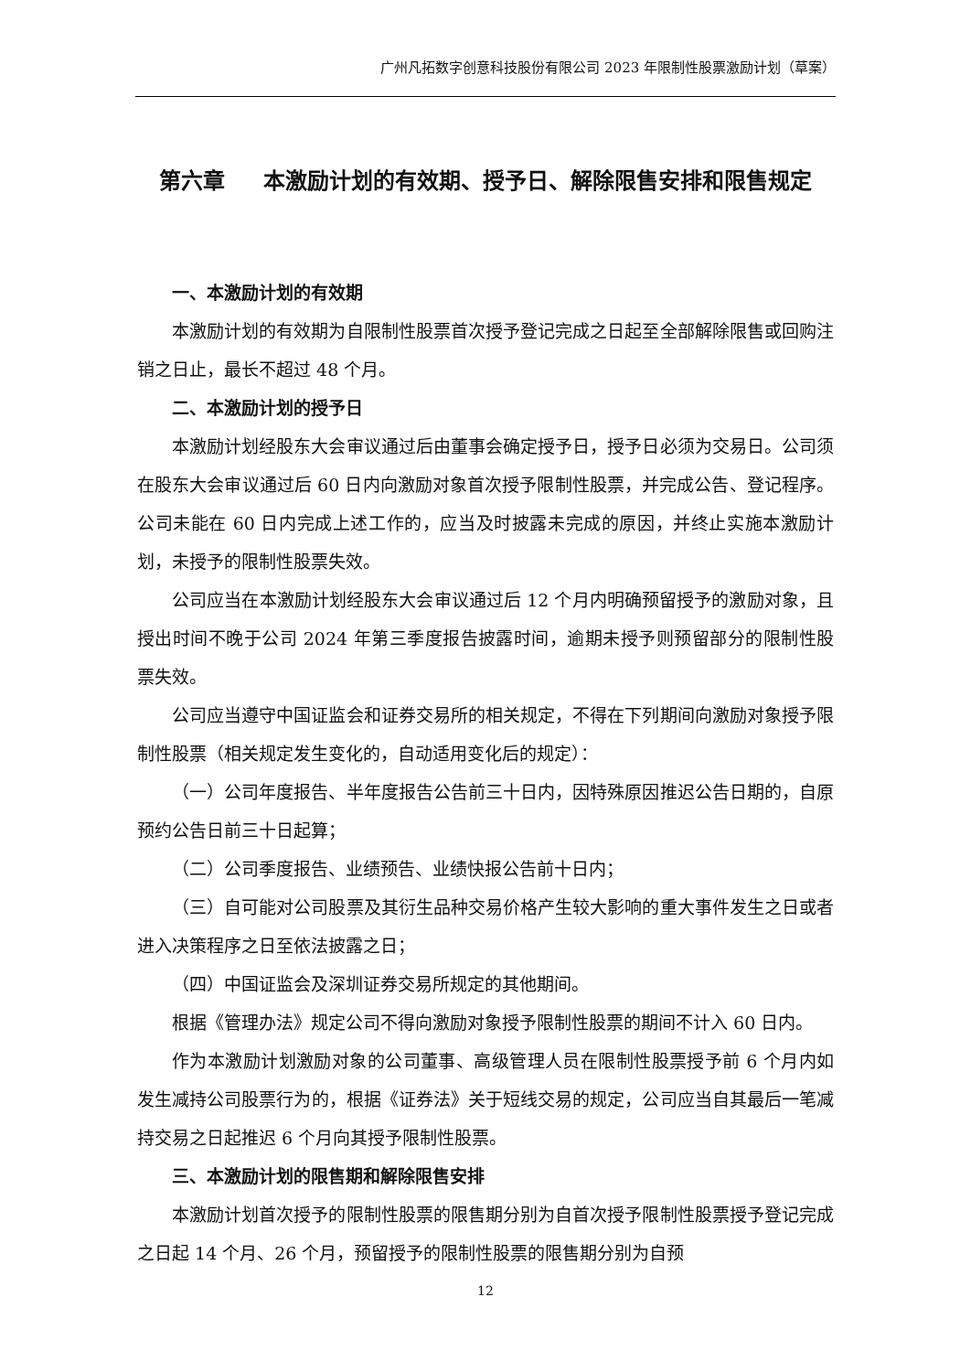广州凡拓数字创意科技股份有限公司 2023 年限制性股票激励计划（草案）
第六章 本激励计划的有效期、授予日、解除限售安排和限售规定
一、本激励计划的有效期
本激励计划的有效期为自限制性股票首次授予登记完成之日起至全部解除限售或回购注销之日止，最长不超过 48 个月。
二、本激励计划的授予日
本激励计划经股东大会审议通过后由董事会确定授予日，授予日必须为交易日。公司须在股东大会审议通过后 60 日内向激励对象首次授予限制性股票，并完成公告、登记程序。公司未能在 60 日内完成上述工作的，应当及时披露未完成的原因，并终止实施本激励计划，未授予的限制性股票失效。
公司应当在本激励计划经股东大会审议通过后 12 个月内明确预留授予的激励对象，且授出时间不晚于公司 2024 年第三季度报告披露时间，逾期未授予则预留部分的限制性股票失效。
公司应当遵守中国证监会和证券交易所的相关规定，不得在下列期间向激励对象授予限制性股票（相关规定发生变化的，自动适用变化后的规定）：
（一）公司年度报告、半年度报告公告前三十日内，因特殊原因推迟公告日期的，自原预约公告日前三十日起算；
（二）公司季度报告、业绩预告、业绩快报公告前十日内；
（三）自可能对公司股票及其衍生品种交易价格产生较大影响的重大事件发生之日或者进入决策程序之日至依法披露之日；
（四）中国证监会及深圳证券交易所规定的其他期间。
根据《管理办法》规定公司不得向激励对象授予限制性股票的期间不计入 60 日内。
作为本激励计划激励对象的公司董事、高级管理人员在限制性股票授予前 6 个月内如发生减持公司股票行为的，根据《证券法》关于短线交易的规定，公司应当自其最后一笔减持交易之日起推迟 6 个月向其授予限制性股票。
三、本激励计划的限售期和解除限售安排
本激励计划首次授予的限制性股票的限售期分别为自首次授予限制性股票授予登记完成之日起 14 个月、26 个月，预留授予的限制性股票的限售期分别为自预
12